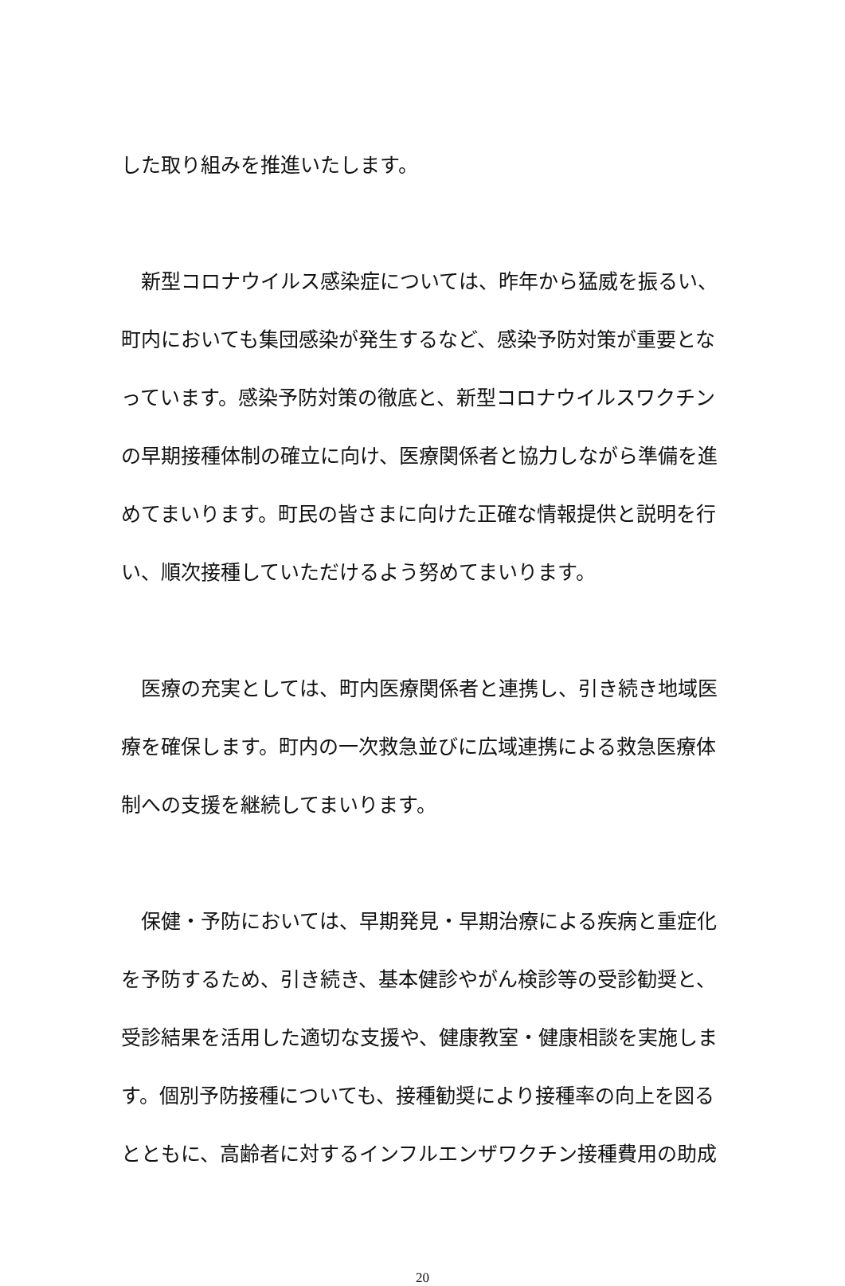した取り組みを推進いたします。
　新型コロナウイルス感染症については、昨年から猛威を振るい、
町内においても集団感染が発生するなど、感染予防対策が重要とな
っています。感染予防対策の徹底と、新型コロナウイルスワクチン
の早期接種体制の確立に向け、医療関係者と協力しながら準備を進
めてまいります。町民の皆さまに向けた正確な情報提供と説明を行
い、順次接種していただけるよう努めてまいります。
　医療の充実としては、町内医療関係者と連携し、引き続き地域医
療を確保します。町内の一次救急並びに広域連携による救急医療体
制への支援を継続してまいります。
　保健・予防においては、早期発見・早期治療による疾病と重症化
を予防するため、引き続き、基本健診やがん検診等の受診勧奨と、
受診結果を活用した適切な支援や、健康教室・健康相談を実施しま
す。個別予防接種についても、接種勧奨により接種率の向上を図る
とともに、高齢者に対するインフルエンザワクチン接種費用の助成
20